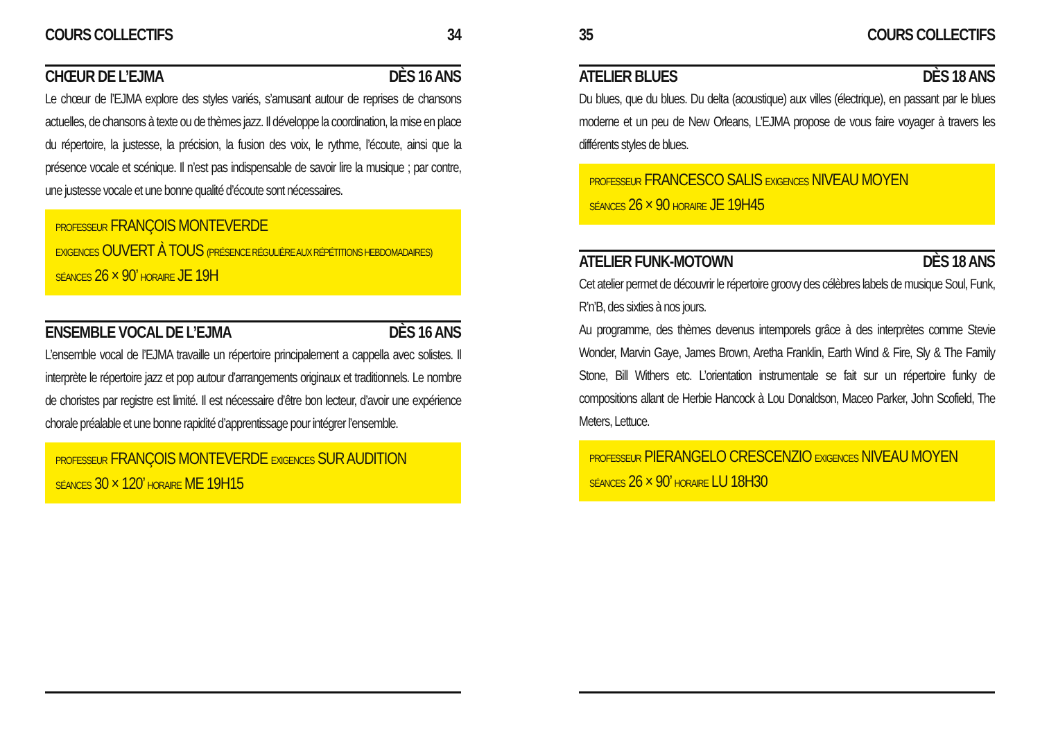COURS COLLECTIFS 34
CHŒUR DE L’EJMA DÈS 16 ANS
Le chœur de l’EJMA explore des styles variés, s’amusant autour de reprises de chansons actuelles, de chansons à texte ou de thèmes jazz. Il développe la coordination, la mise en place du répertoire, la justesse, la précision, la fusion des voix, le rythme, l’écoute, ainsi que la présence vocale et scénique. Il n’est pas indispensable de savoir lire la musique ; par contre, une justesse vocale et une bonne qualité d’écoute sont nécessaires.
PROFESSEUR FRANÇOIS MONTEVERDE
EXIGENCES OUVERT À TOUS (PRÉSENCE RÉGULIÈRE AUX RÉPÉTITIONS HEBDOMADAIRES)
SÉANCES 26 × 90’ HORAIRE JE 19H
ENSEMBLE VOCAL DE L’EJMA DÈS 16 ANS
L’ensemble vocal de l’EJMA travaille un répertoire principalement a cappella avec solistes. Il interprète le répertoire jazz et pop autour d’arrangements originaux et traditionnels. Le nombre de choristes par registre est limité. Il est nécessaire d’être bon lecteur, d’avoir une expérience chorale préalable et une bonne rapidité d’apprentissage pour intégrer l’ensemble.
PROFESSEUR FRANÇOIS MONTEVERDE EXIGENCES SUR AUDITION
SÉANCES 30 × 120’ HORAIRE ME 19H15
35 COURS COLLECTIFS
ATELIER BLUES DÈS 18 ANS
Du blues, que du blues. Du delta (acoustique) aux villes (électrique), en passant par le blues moderne et un peu de New Orleans, L’EJMA propose de vous faire voyager à travers les différents styles de blues.
PROFESSEUR FRANCESCO SALIS EXIGENCES NIVEAU MOYEN
SÉANCES 26 × 90 HORAIRE JE 19H45
ATELIER FUNK-MOTOWN DÈS 18 ANS
Cet atelier permet de découvrir le répertoire groovy des célèbres labels de musique Soul, Funk, R’n’B, des sixties à nos jours.
Au programme, des thèmes devenus intemporels grâce à des interprètes comme Stevie Wonder, Marvin Gaye, James Brown, Aretha Franklin, Earth Wind & Fire, Sly & The Family Stone, Bill Withers etc. L’orientation instrumentale se fait sur un répertoire funky de compositions allant de Herbie Hancock à Lou Donaldson, Maceo Parker, John Scofield, The Meters, Lettuce.
PROFESSEUR PIERANGELO CRESCENZIO EXIGENCES NIVEAU MOYEN
SÉANCES 26 × 90’ HORAIRE LU 18H30